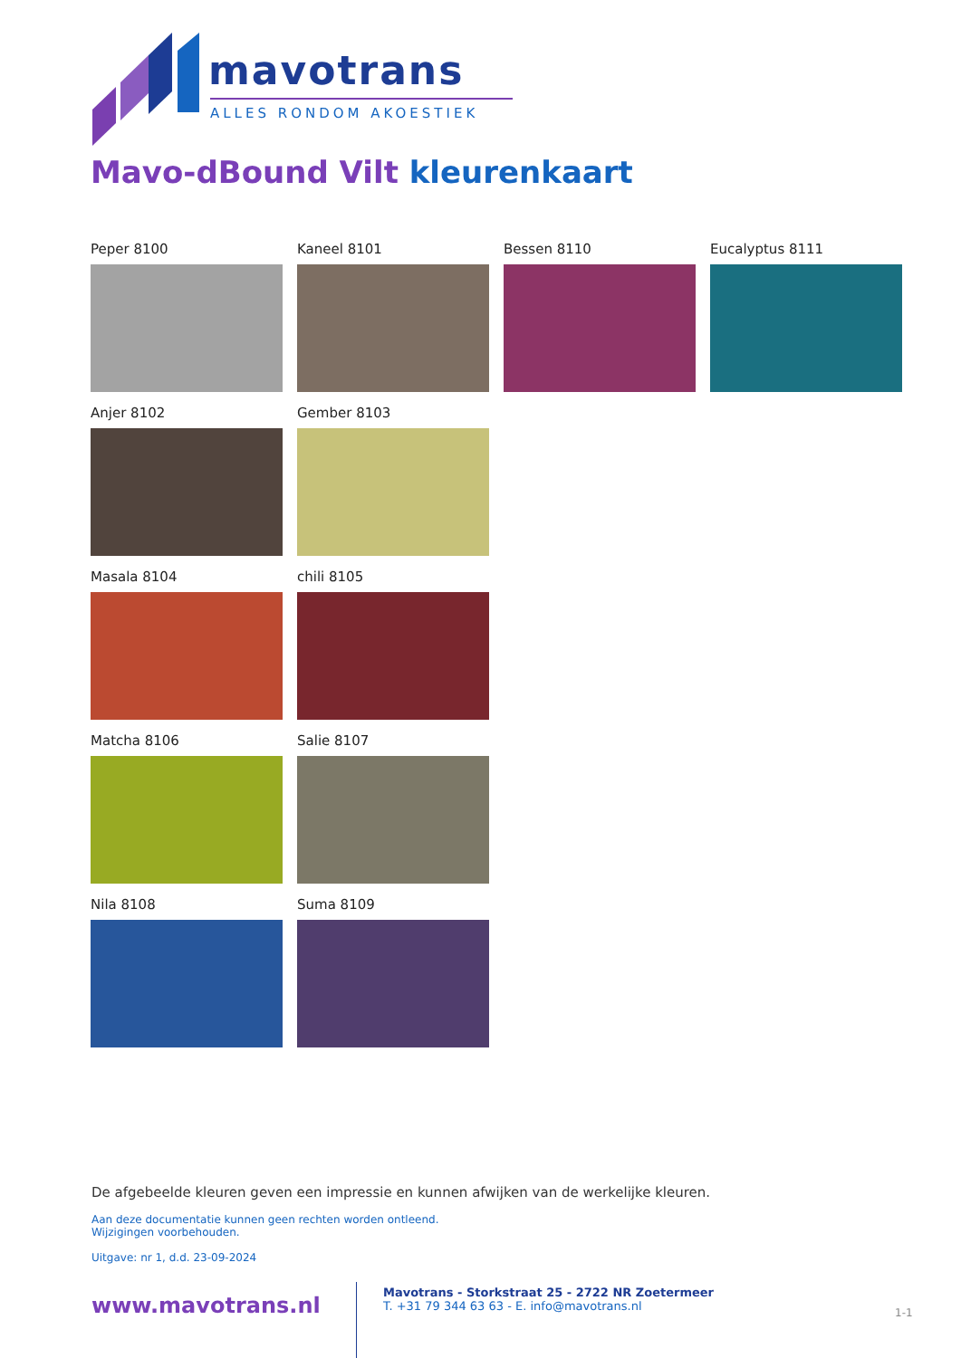mavotrans
ALLES RONDOM AKOESTIEK
Mavo-dBound Vilt kleurenkaart
Peper 8100
Kaneel 8101
Bessen 8110
Eucalyptus 8111
Anjer 8102
Gember 8103
Masala 8104
chili 8105
Matcha 8106
Salie 8107
Nila 8108
Suma 8109
De afgebeelde kleuren geven een impressie en kunnen afwijken van de werkelijke kleuren.
Aan deze documentatie kunnen geen rechten worden ontleend.
Wijzigingen voorbehouden.
Uitgave: nr 1, d.d. 23-09-2024
www.mavotrans.nl
Mavotrans - Storkstraat 25 - 2722 NR Zoetermeer
T. +31 79 344 63 63 - E. info@mavotrans.nl
1-1